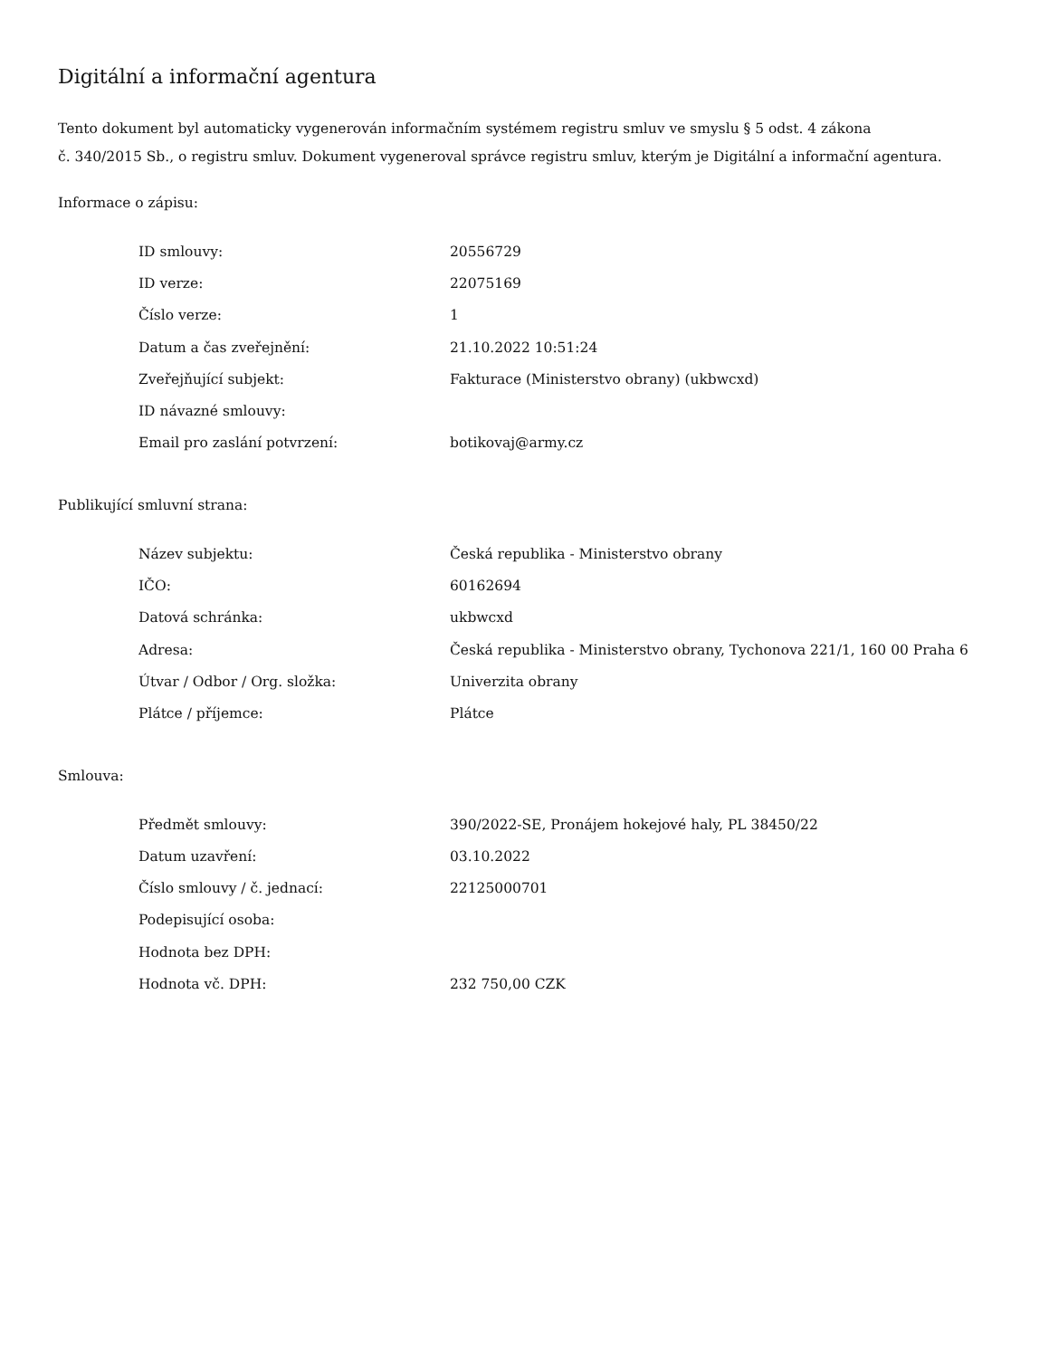Digitální a informační agentura
Tento dokument byl automaticky vygenerován informačním systémem registru smluv ve smyslu § 5 odst. 4 zákona
č. 340/2015 Sb., o registru smluv. Dokument vygeneroval správce registru smluv, kterým je Digitální a informační agentura.
Informace o zápisu:
| ID smlouvy: | 20556729 |
| ID verze: | 22075169 |
| Číslo verze: | 1 |
| Datum a čas zveřejnění: | 21.10.2022 10:51:24 |
| Zveřejňující subjekt: | Fakturace (Ministerstvo obrany) (ukbwcxd) |
| ID návazné smlouvy: | |
| Email pro zaslání potvrzení: | botikovaj@army.cz |
Publikující smluvní strana:
| Název subjektu: | Česká republika - Ministerstvo obrany |
| IČO: | 60162694 |
| Datová schránka: | ukbwcxd |
| Adresa: | Česká republika - Ministerstvo obrany, Tychonova 221/1, 160 00 Praha 6 |
| Útvar / Odbor / Org. složka: | Univerzita obrany |
| Plátce / příjemce: | Plátce |
Smlouva:
| Předmět smlouvy: | 390/2022-SE, Pronájem hokejové haly, PL 38450/22 |
| Datum uzavření: | 03.10.2022 |
| Číslo smlouvy / č. jednací: | 22125000701 |
| Podepisující osoba: | |
| Hodnota bez DPH: | |
| Hodnota vč. DPH: | 232 750,00 CZK |